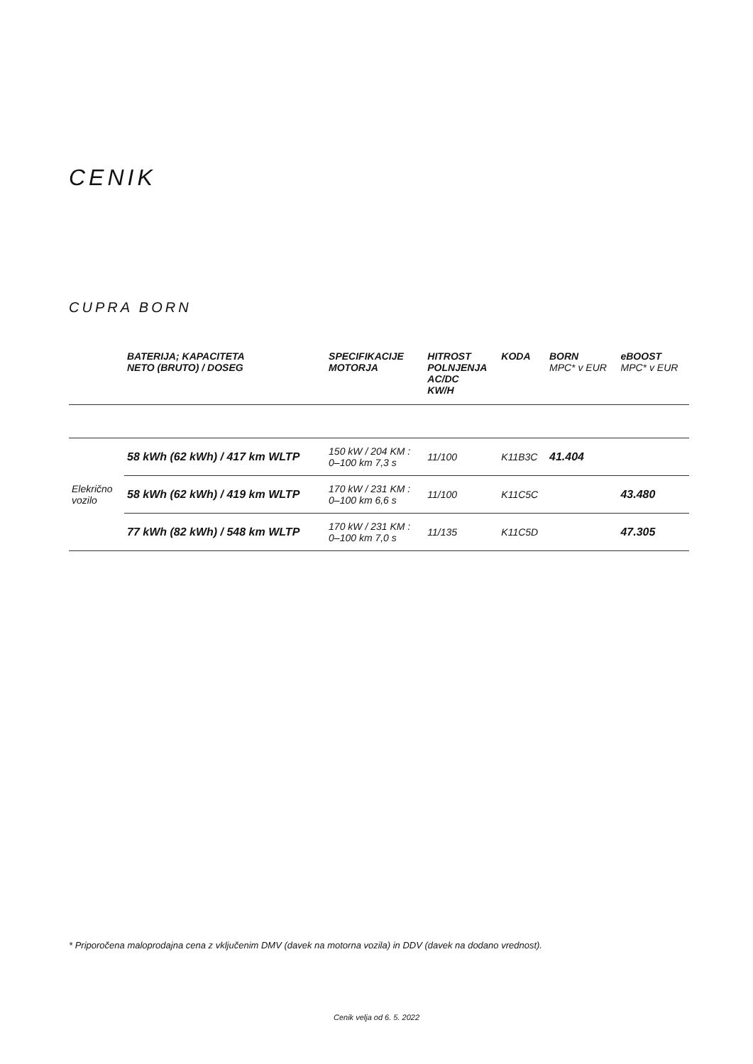CENIK
CUPRA BORN
| | BATERIJA; KAPACITETA NETO (BRUTO) / DOSEG | SPECIFIKACIJE MOTORJA | HITROST POLNJENJA AC/DC KW/H | KODA | BORN MPC* v EUR | eBOOST MPC* v EUR |
| --- | --- | --- | --- | --- | --- | --- |
| Elekrično vozilo | 58 kWh (62 kWh) / 417 km WLTP | 150 kW / 204 KM : 0–100 km 7,3 s | 11/100 | K11B3C | 41.404 | |
| | 58 kWh (62 kWh) / 419 km WLTP | 170 kW / 231 KM : 0–100 km 6,6 s | 11/100 | K11C5C | | 43.480 |
| | 77 kWh (82 kWh) / 548 km WLTP | 170 kW / 231 KM : 0–100 km 7,0 s | 11/135 | K11C5D | | 47.305 |
* Priporočena maloprodajna cena z vključenim DMV (davek na motorna vozila) in DDV (davek na dodano vrednost).
Cenik velja od 6. 5. 2022